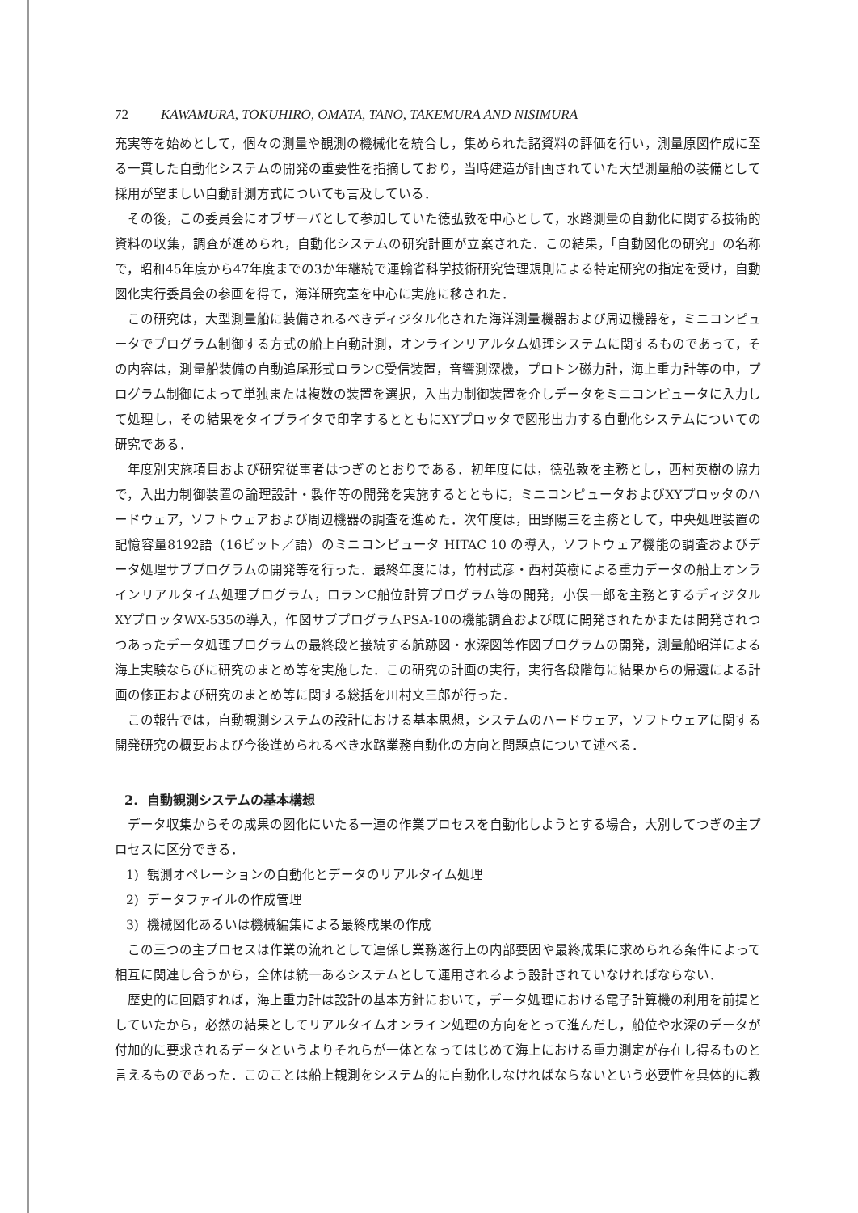72 KAWAMURA, TOKUHIRO, OMATA, TANO, TAKEMURA AND NISIMURA
充実等を始めとして，個々の測量や観測の機械化を統合し，集められた諸資料の評価を行い，測量原図作成に至る一貫した自動化システムの開発の重要性を指摘しており，当時建造が計画されていた大型測量船の装備として採用が望ましい自動計測方式についても言及している．
その後，この委員会にオブザーバとして参加していた徳弘敦を中心として，水路測量の自動化に関する技術的資料の収集，調査が進められ，自動化システムの研究計画が立案された．この結果，「自動図化の研究」の名称で，昭和45年度から47年度までの3か年継続で運輸省科学技術研究管理規則による特定研究の指定を受け，自動図化実行委員会の参画を得て，海洋研究室を中心に実施に移された．
この研究は，大型測量船に装備されるべきディジタル化された海洋測量機器および周辺機器を，ミニコンピュータでプログラム制御する方式の船上自動計測，オンラインリアルタム処理システムに関するものであって，その内容は，測量船装備の自動追尾形式ロランC受信装置，音響測深機，プロトン磁力計，海上重力計等の中，プログラム制御によって単独または複数の装置を選択，入出力制御装置を介しデータをミニコンピュータに入力して処理し，その結果をタイプライタで印字するとともにXYプロッタで図形出力する自動化システムについての研究である．
年度別実施項目および研究従事者はつぎのとおりである．初年度には，徳弘敦を主務とし，西村英樹の協力で，入出力制御装置の論理設計・製作等の開発を実施するとともに，ミニコンピュータおよびXYプロッタのハードウェア，ソフトウェアおよび周辺機器の調査を進めた．次年度は，田野陽三を主務として，中央処理装置の記憶容量8192語（16ビット／語）のミニコンピュータ HITAC 10 の導入，ソフトウェア機能の調査およびデータ処理サブプログラムの開発等を行った．最終年度には，竹村武彦・西村英樹による重力データの船上オンラインリアルタイム処理プログラム，ロランC船位計算プログラム等の開発，小俣一郎を主務とするディジタルXYプロッタWX-535の導入，作図サブプログラムPSA-10の機能調査および既に開発されたかまたは開発されつつあったデータ処理プログラムの最終段と接続する航跡図・水深図等作図プログラムの開発，測量船昭洋による海上実験ならびに研究のまとめ等を実施した．この研究の計画の実行，実行各段階毎に結果からの帰還による計画の修正および研究のまとめ等に関する総括を川村文三郎が行った．
この報告では，自動観測システムの設計における基本思想，システムのハードウェア，ソフトウェアに関する開発研究の概要および今後進められるべき水路業務自動化の方向と問題点について述べる．
2. 自動観測システムの基本構想
データ収集からその成果の図化にいたる一連の作業プロセスを自動化しようとする場合，大別してつぎの主プロセスに区分できる．
1) 観測オペレーションの自動化とデータのリアルタイム処理
2) データファイルの作成管理
3) 機械図化あるいは機械編集による最終成果の作成
この三つの主プロセスは作業の流れとして連係し業務遂行上の内部要因や最終成果に求められる条件によって相互に関連し合うから，全体は統一あるシステムとして運用されるよう設計されていなければならない．
歴史的に回顧すれば，海上重力計は設計の基本方針において，データ処理における電子計算機の利用を前提としていたから，必然の結果としてリアルタイムオンライン処理の方向をとって進んだし，船位や水深のデータが付加的に要求されるデータというよりそれらが一体となってはじめて海上における重力測定が存在し得るものと言えるものであった．このことは船上観測をシステム的に自動化しなければならないという必要性を具体的に教